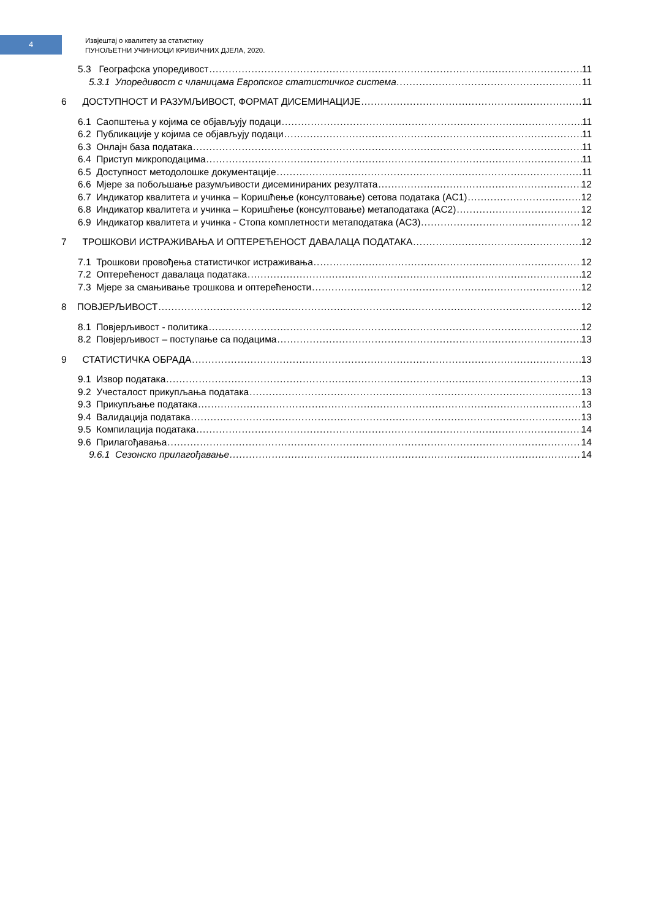4
Извјештај о квалитету за статистику
ПУНОЉЕТНИ УЧИНИОЦИ КРИВИЧНИХ ДЈЕЛА, 2020.
5.3 Географска упоредивост 11
5.3.1 Упоредивост с чланицама Европског статистичког система 11
6 ДОСТУПНОСТ И РАЗУМЉИВОСТ, ФОРМАТ ДИСЕМИНАЦИЈЕ 11
6.1 Саопштења у којима се објављују подаци 11
6.2 Публикације у којима се објављују подаци 11
6.3 Онлајн база података 11
6.4 Приступ микроподацима 11
6.5 Доступност методолошке документације 11
6.6 Мјере за побољшање разумљивости дисеминираних резултата 12
6.7 Индикатор квалитета и учинка – Коришћење (консултовање) сетова података (AC1) 12
6.8 Индикатор квалитета и учинка – Коришћење (консултовање) метаподатака (AC2) 12
6.9 Индикатор квалитета и учинка - Стопа комплетности метаподатака (AC3) 12
7 ТРОШКОВИ ИСТРАЖИВАЊА И ОПТЕРЕЋЕНОСТ ДАВАЛАЦА ПОДАТАКА 12
7.1 Трошкови провођења статистичког истраживања 12
7.2 Оптерећеност давалаца података 12
7.3 Мјере за смањивање трошкова и оптерећености 12
8 ПОВЈЕРЉИВОСТ 12
8.1 Повјерљивост - политика 12
8.2 Повјерљивост – поступање са подацима 13
9 СТАТИСТИЧКА ОБРАДА 13
9.1 Извор података 13
9.2 Учесталост прикупљања података 13
9.3 Прикупљање података 13
9.4 Валидација података 13
9.5 Компилација података 14
9.6 Прилагођавања 14
9.6.1 Сезонско прилагођавање 14